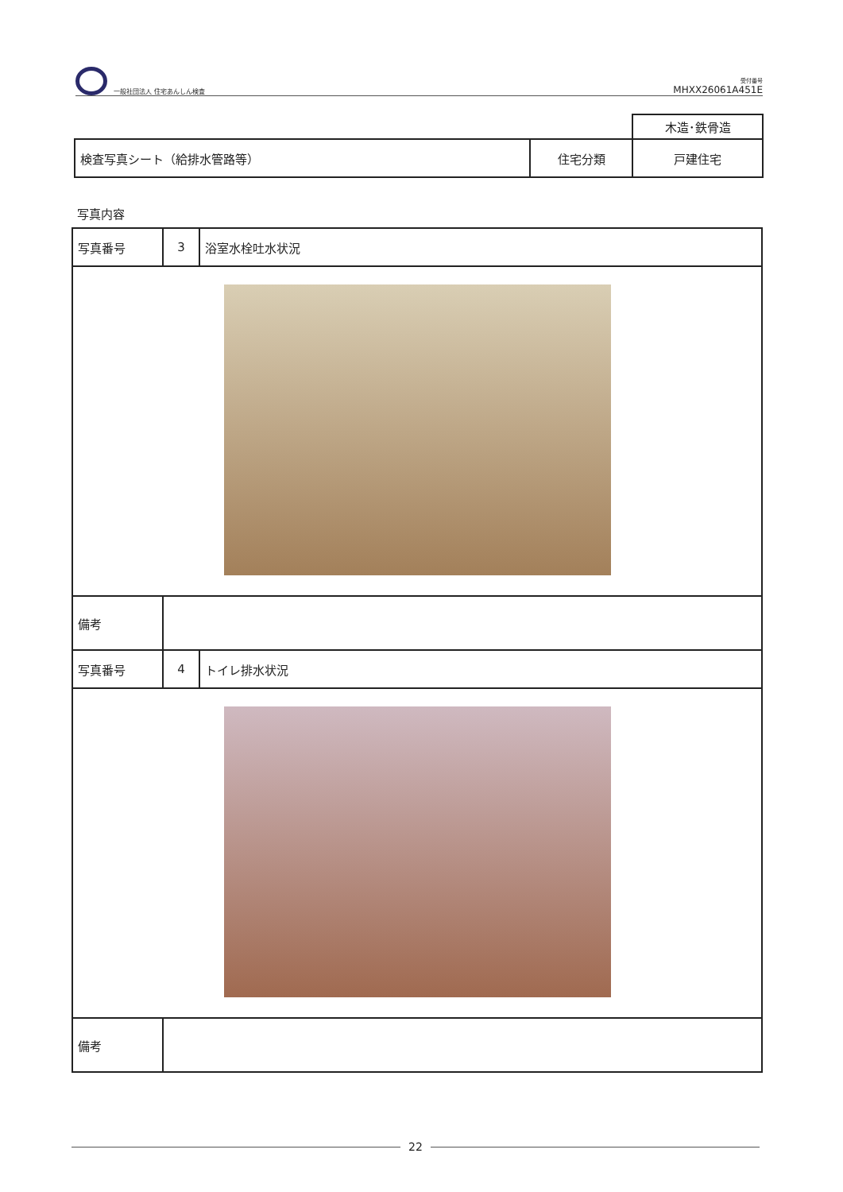一般社団法人 住宅あんしん検査
受付番号
MHXX26061A451E
| | | 木造･鉄骨造 |
| 検査写真シート（給排水管路等） | 住宅分類 | 戸建住宅 |
写真内容
| 写真番号 | 3 | 浴室水栓吐水状況 |
| 備考 | | |
| 写真番号 | 4 | トイレ排水状況 |
| 備考 | | |
22